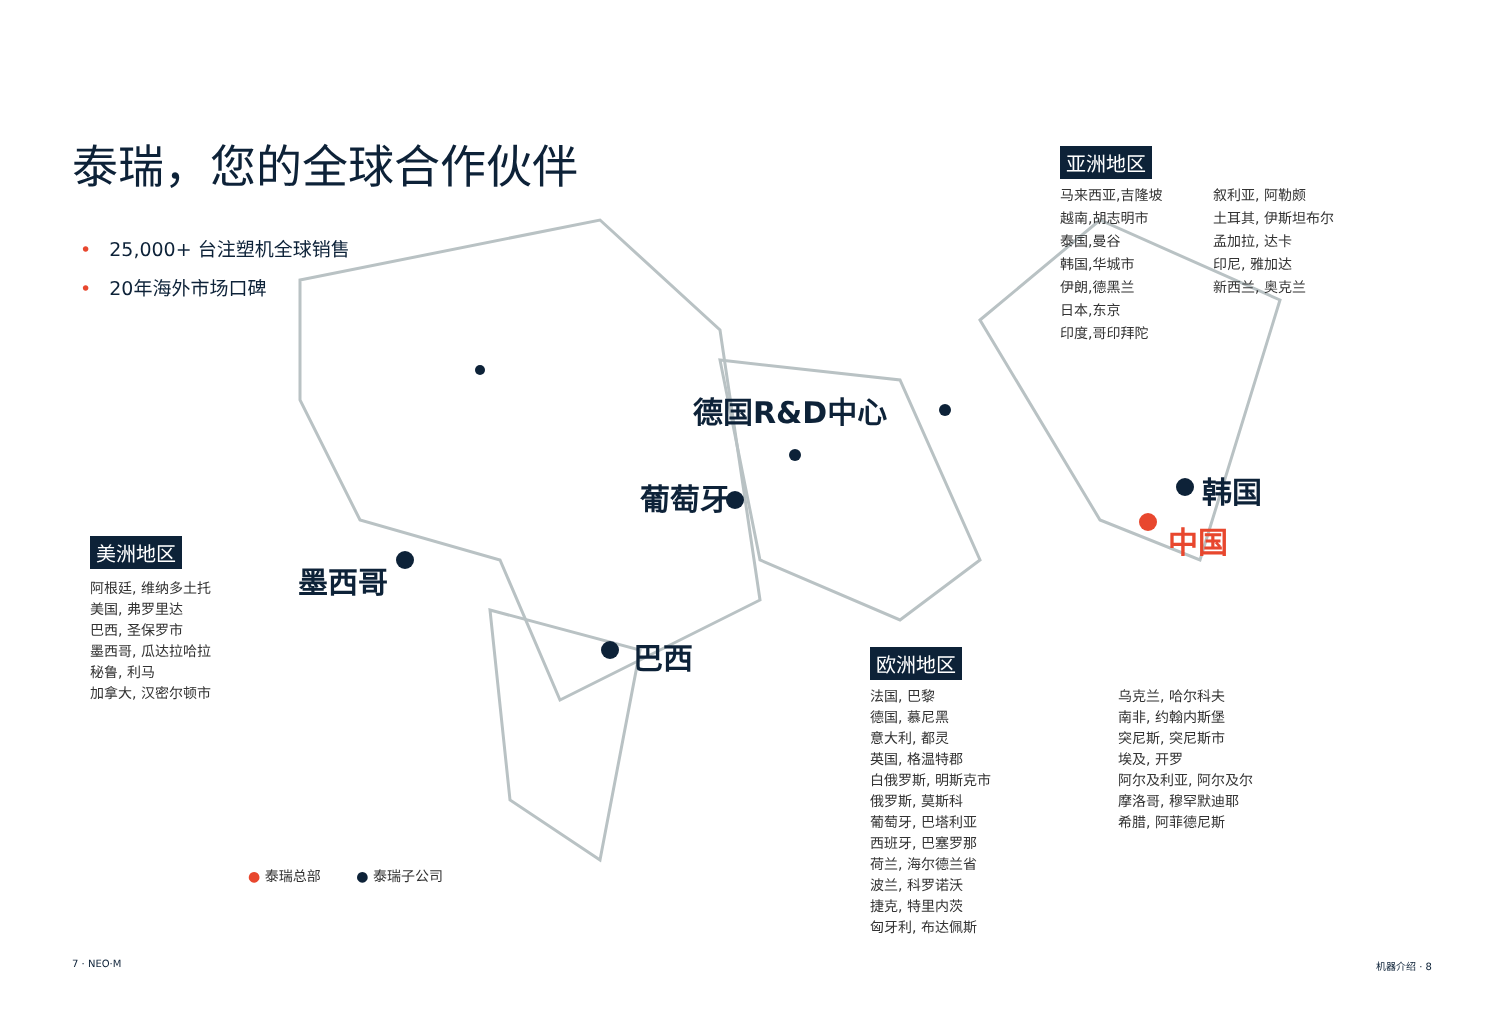泰瑞，您的全球合作伙伴
• 25,000+ 台注塑机全球销售
• 20年海外市场口碑
亚洲地区
马来西亚,吉隆坡
越南,胡志明市
泰国,曼谷
韩国,华城市
伊朗,德黑兰
日本,东京
印度,哥印拜陀
叙利亚, 阿勒颇
土耳其, 伊斯坦布尔
孟加拉, 达卡
印尼, 雅加达
新西兰, 奥克兰
美洲地区
阿根廷, 维纳多土托
美国, 弗罗里达
巴西, 圣保罗市
墨西哥, 瓜达拉哈拉
秘鲁, 利马
加拿大, 汉密尔顿市
德国R&D中心
葡萄牙 韩国
中国
墨西哥
巴西 欧洲地区
法国, 巴黎
德国, 慕尼黑
意大利, 都灵
英国, 格温特郡
白俄罗斯, 明斯克市
俄罗斯, 莫斯科
葡萄牙, 巴塔利亚
西班牙, 巴塞罗那
荷兰, 海尔德兰省
波兰, 科罗诺沃
捷克, 特里内茨
匈牙利, 布达佩斯
乌克兰, 哈尔科夫
南非, 约翰内斯堡
突尼斯, 突尼斯市
埃及, 开罗
阿尔及利亚, 阿尔及尔
摩洛哥, 穆罕默迪耶
希腊, 阿菲德尼斯
● 泰瑞总部 ● 泰瑞子公司
7 · NEO·M 机器介绍 · 8